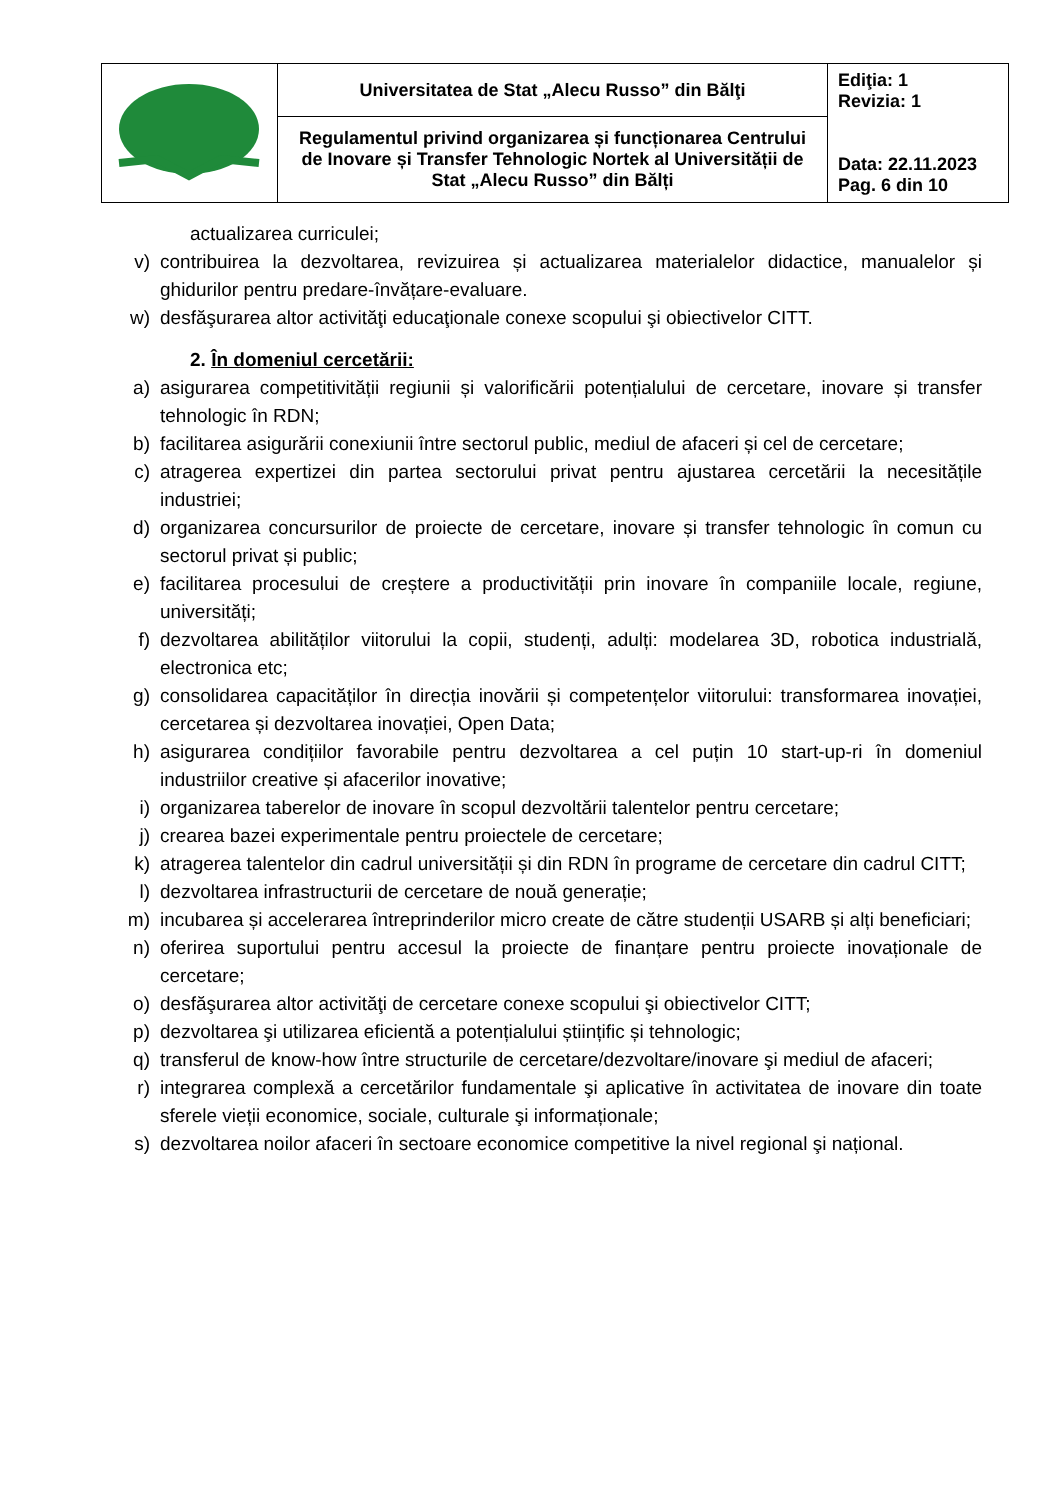| | Universitatea de Stat „Alecu Russo” din Bălţi | Ediţia: 1 Revizia: 1 Data: 22.11.2023 Pag. 6 din 10 |
| | Regulamentul privind organizarea și funcționarea Centrului de Inovare și Transfer Tehnologic Nortek al Universității de Stat „Alecu Russo” din Bălți | |
actualizarea curriculei;
v) contribuirea la dezvoltarea, revizuirea și actualizarea materialelor didactice, manualelor și ghidurilor pentru predare-învățare-evaluare.
w) desfăşurarea altor activităţi educaţionale conexe scopului şi obiectivelor CITT.
2. În domeniul cercetării:
a) asigurarea competitivității regiunii și valorificării potențialului de cercetare, inovare și transfer tehnologic în RDN;
b) facilitarea asigurării conexiunii între sectorul public, mediul de afaceri și cel de cercetare;
c) atragerea expertizei din partea sectorului privat pentru ajustarea cercetării la necesitățile industriei;
d) organizarea concursurilor de proiecte de cercetare, inovare și transfer tehnologic în comun cu sectorul privat și public;
e) facilitarea procesului de creștere a productivității prin inovare în companiile locale, regiune, universități;
f) dezvoltarea abilităților viitorului la copii, studenți, adulți: modelarea 3D, robotica industrială, electronica etc;
g) consolidarea capacităților în direcția inovării și competențelor viitorului: transformarea inovației, cercetarea și dezvoltarea inovației, Open Data;
h) asigurarea condițiilor favorabile pentru dezvoltarea a cel puțin 10 start-up-ri în domeniul industriilor creative și afacerilor inovative;
i) organizarea taberelor de inovare în scopul dezvoltării talentelor pentru cercetare;
j) crearea bazei experimentale pentru proiectele de cercetare;
k) atragerea talentelor din cadrul universității și din RDN în programe de cercetare din cadrul CITT;
l) dezvoltarea infrastructurii de cercetare de nouă generație;
m) incubarea și accelerarea întreprinderilor micro create de către studenții USARB și alți beneficiari;
n) oferirea suportului pentru accesul la proiecte de finanțare pentru proiecte inovaționale de cercetare;
o) desfăşurarea altor activităţi de cercetare conexe scopului şi obiectivelor CITT;
p) dezvoltarea şi utilizarea eficientă a potențialului științific și tehnologic;
q) transferul de know-how între structurile de cercetare/dezvoltare/inovare şi mediul de afaceri;
r) integrarea complexă a cercetărilor fundamentale şi aplicative în activitatea de inovare din toate sferele vieții economice, sociale, culturale şi informaționale;
s) dezvoltarea noilor afaceri în sectoare economice competitive la nivel regional şi național.